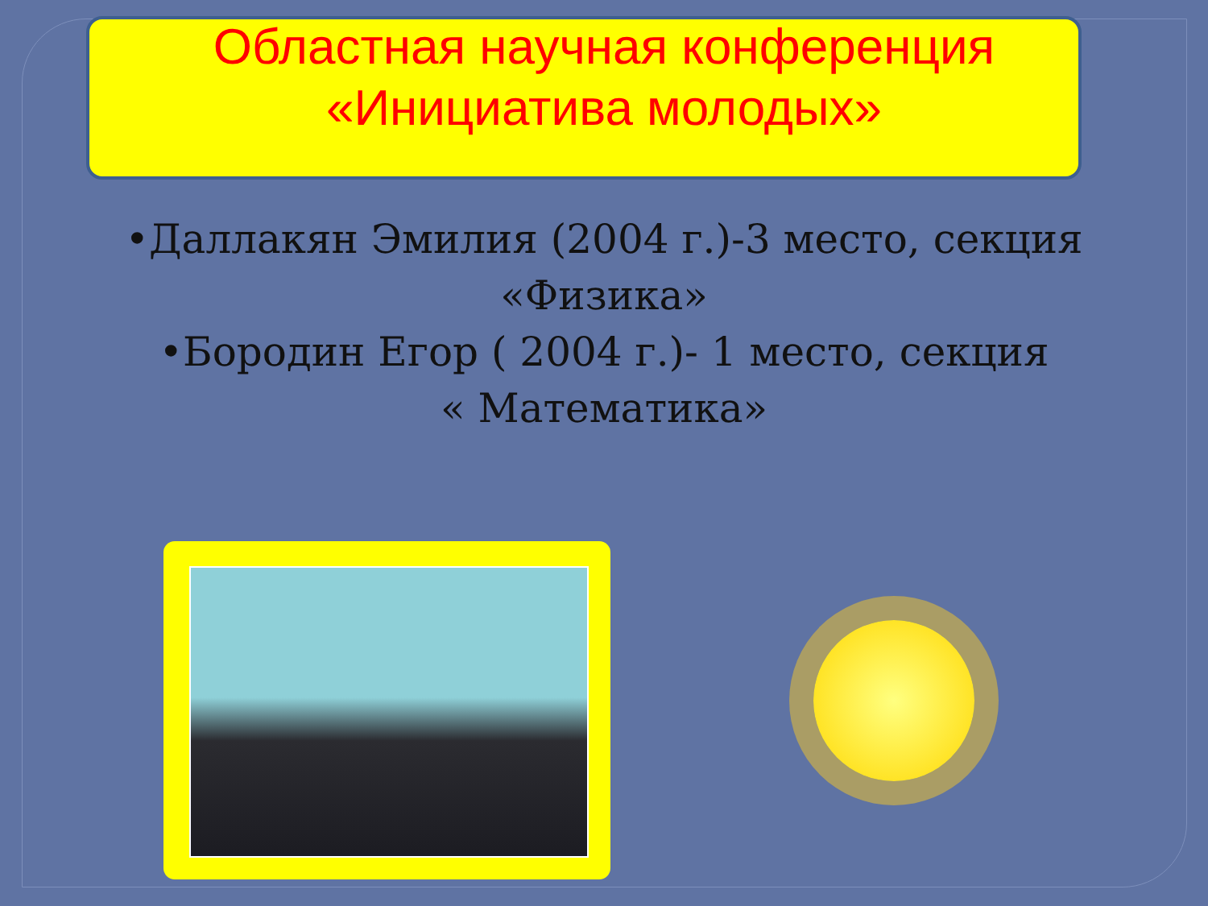Областная научная конференция
«Инициатива молодых»
•Даллакян Эмилия (2004 г.)-3 место, секция
«Физика»
•Бородин Егор ( 2004 г.)- 1 место, секция
« Математика»